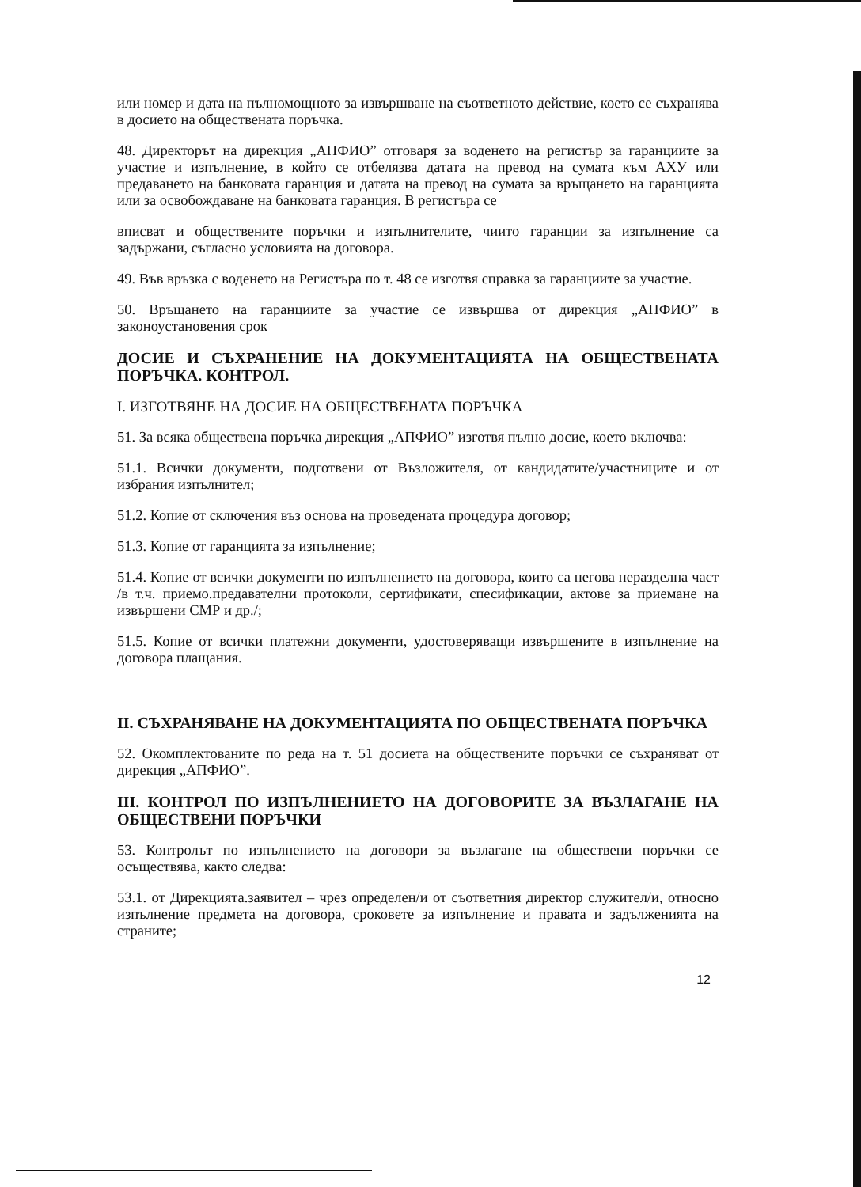или номер и дата на пълномощното за извършване на съответното действие, което се съхранява в досието на обществената поръчка.
48. Директорът на дирекция „АПФИО” отговаря за воденето на регистър за гаранциите за участие и изпълнение, в който се отбелязва датата на превод на сумата към АХУ или предаването на банковата гаранция и датата на превод на сумата за връщането на гаранцията или за освобождаване на банковата гаранция. В регистъра се
вписват и обществените поръчки и изпълнителите, чиито гаранции за изпълнение са задържани, съгласно условията на договора.
49. Във връзка с воденето на Регистъра по т. 48 се изготвя справка за гаранциите за участие.
50. Връщането на гаранциите за участие се извършва от дирекция „АПФИО” в законоустановения срок
ДОСИЕ И СЪХРАНЕНИЕ НА ДОКУМЕНТАЦИЯТА НА ОБЩЕСТВЕНАТА ПОРЪЧКА. КОНТРОЛ.
I. ИЗГОТВЯНЕ НА ДОСИЕ НА ОБЩЕСТВЕНАТА ПОРЪЧКА
51. За всяка обществена поръчка дирекция „АПФИО” изготвя пълно досие, което включва:
51.1. Всички документи, подготвени от Възложителя, от кандидатите/участниците и от избрания изпълнител;
51.2. Копие от сключения въз основа на проведената процедура договор;
51.3. Копие от гаранцията за изпълнение;
51.4. Копие от всички документи по изпълнението на договора, които са негова неразделна част /в т.ч. приемо.предавателни протоколи, сертификати, спесификации, актове за приемане на извършени СМР и др./;
51.5. Копие от всички платежни документи, удостоверяващи извършените в изпълнение на договора плащания.
II. СЪХРАНЯВАНЕ НА ДОКУМЕНТАЦИЯТА ПО ОБЩЕСТВЕНАТА ПОРЪЧКА
52. Окомплектованите по реда на т. 51 досиета на обществените поръчки се съхраняват от дирекция „АПФИО”.
III. КОНТРОЛ ПО ИЗПЪЛНЕНИЕТО НА ДОГОВОРИТЕ ЗА ВЪЗЛАГАНЕ НА ОБЩЕСТВЕНИ ПОРЪЧКИ
53. Контролът по изпълнението на договори за възлагане на обществени поръчки се осъществява, както следва:
53.1. от Дирекцията.заявител – чрез определен/и от съответния директор служител/и, относно изпълнение предмета на договора, сроковете за изпълнение и правата и задълженията на страните;
12